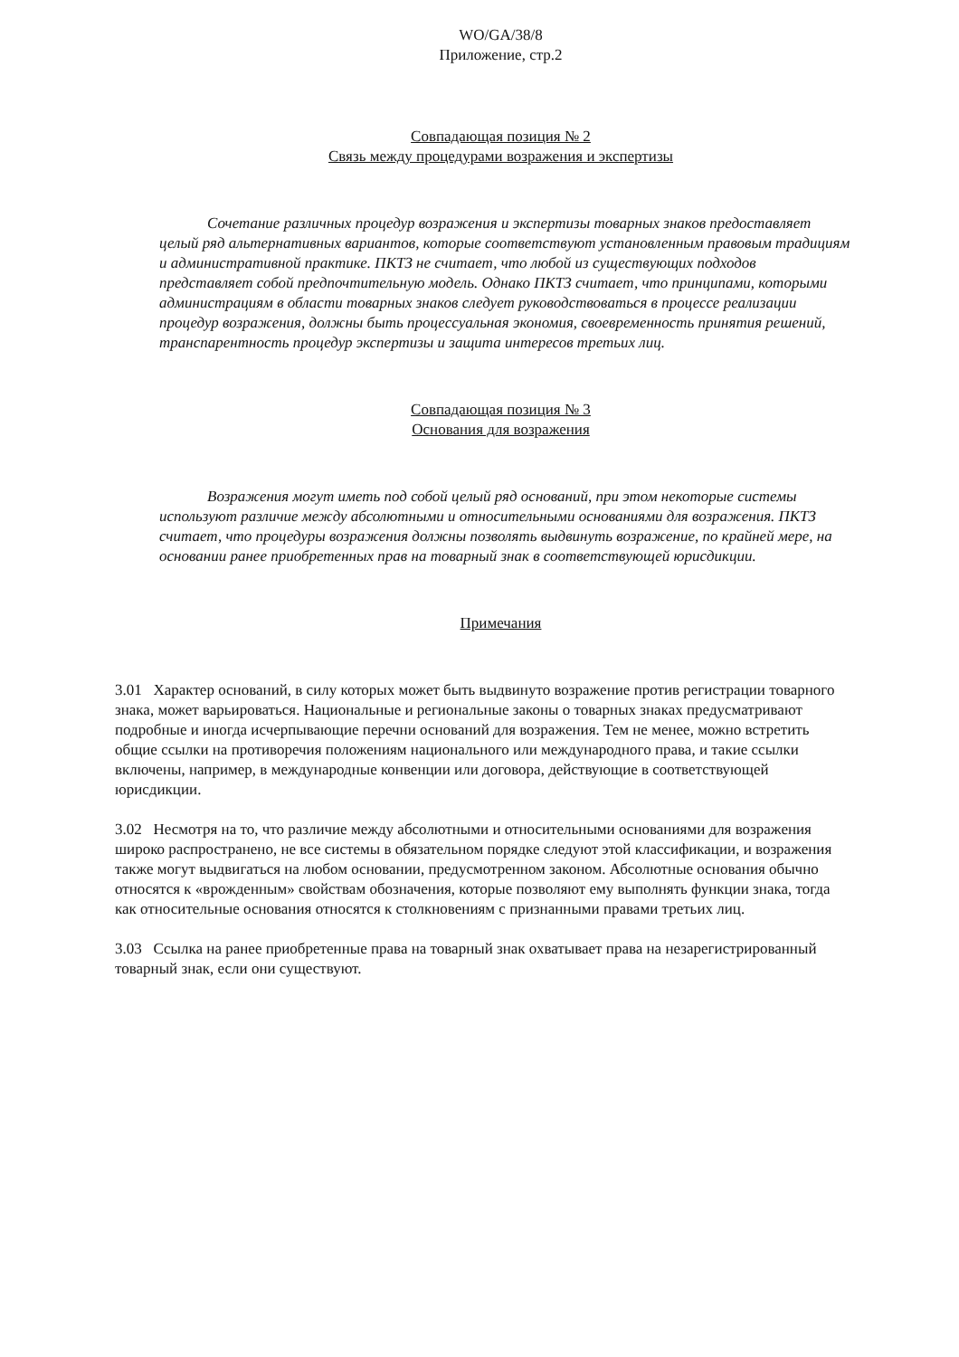WO/GA/38/8
Приложение, стр.2
Совпадающая позиция № 2
Связь между процедурами возражения и экспертизы
Сочетание различных процедур возражения и экспертизы товарных знаков предоставляет целый ряд альтернативных вариантов, которые соответствуют установленным правовым традициям и административной практике. ПКТЗ не считает, что любой из существующих подходов представляет собой предпочтительную модель. Однако ПКТЗ считает, что принципами, которыми администрациям в области товарных знаков следует руководствоваться в процессе реализации процедур возражения, должны быть процессуальная экономия, своевременность принятия решений, транспарентность процедур экспертизы и защита интересов третьих лиц.
Совпадающая позиция № 3
Основания для возражения
Возражения могут иметь под собой целый ряд оснований, при этом некоторые системы используют различие между абсолютными и относительными основаниями для возражения. ПКТЗ считает, что процедуры возражения должны позволять выдвинуть возражение, по крайней мере, на основании ранее приобретенных прав на товарный знак в соответствующей юрисдикции.
Примечания
3.01 Характер оснований, в силу которых может быть выдвинуто возражение против регистрации товарного знака, может варьироваться. Национальные и региональные законы о товарных знаках предусматривают подробные и иногда исчерпывающие перечни оснований для возражения. Тем не менее, можно встретить общие ссылки на противоречия положениям национального или международного права, и такие ссылки включены, например, в международные конвенции или договора, действующие в соответствующей юрисдикции.
3.02 Несмотря на то, что различие между абсолютными и относительными основаниями для возражения широко распространено, не все системы в обязательном порядке следуют этой классификации, и возражения также могут выдвигаться на любом основании, предусмотренном законом. Абсолютные основания обычно относятся к «врожденным» свойствам обозначения, которые позволяют ему выполнять функции знака, тогда как относительные основания относятся к столкновениям с признанными правами третьих лиц.
3.03 Ссылка на ранее приобретенные права на товарный знак охватывает права на незарегистрированный товарный знак, если они существуют.